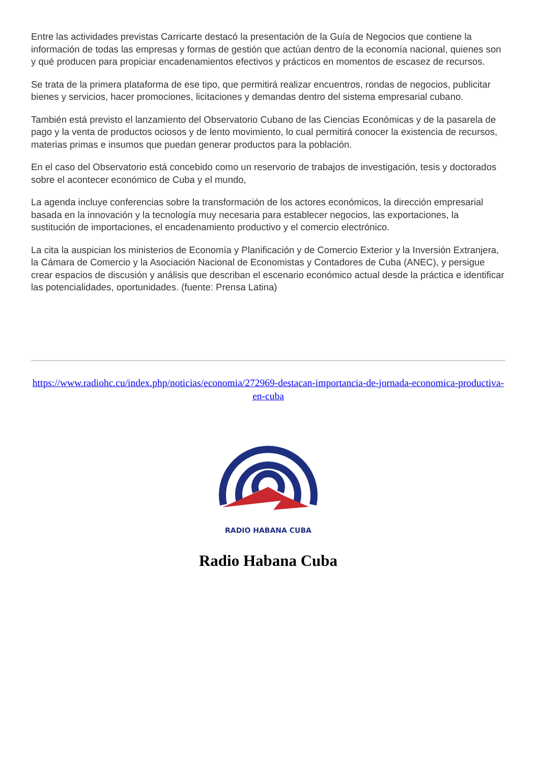Entre las actividades previstas Carricarte destacó la presentación de la Guía de Negocios que contiene la información de todas las empresas y formas de gestión que actúan dentro de la economía nacional, quienes son y qué producen para propiciar encadenamientos efectivos y prácticos en momentos de escasez de recursos.
Se trata de la primera plataforma de ese tipo, que permitirá realizar encuentros, rondas de negocios, publicitar bienes y servicios, hacer promociones, licitaciones y demandas dentro del sistema empresarial cubano.
También está previsto el lanzamiento del Observatorio Cubano de las Ciencias Económicas y de la pasarela de pago y la venta de productos ociosos y de lento movimiento, lo cual permitirá conocer la existencia de recursos, materias primas e insumos que puedan generar productos para la población.
En el caso del Observatorio está concebido como un reservorio de trabajos de investigación, tesis y doctorados sobre el acontecer económico de Cuba y el mundo,
La agenda incluye conferencias sobre la transformación de los actores económicos, la dirección empresarial basada en la innovación y la tecnología muy necesaria para establecer negocios, las exportaciones, la sustitución de importaciones, el encadenamiento productivo y el comercio electrónico.
La cita la auspician los ministerios de Economía y Planificación y de Comercio Exterior y la Inversión Extranjera, la Cámara de Comercio y la Asociación Nacional de Economistas y Contadores de Cuba (ANEC), y persigue crear espacios de discusión y análisis que describan el escenario económico actual desde la práctica e identificar las potencialidades, oportunidades. (fuente: Prensa Latina)
https://www.radiohc.cu/index.php/noticias/economia/272969-destacan-importancia-de-jornada-economica-productiva-en-cuba
RADIO HABANA CUBA
Radio Habana Cuba